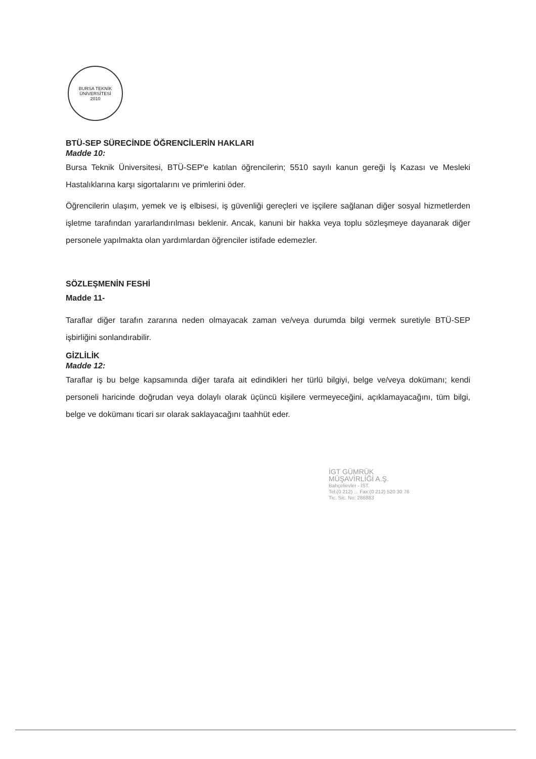BURSA TEKNİK ÜNİVERSİTESİ
2010
BTÜ-SEP SÜRECİNDE ÖĞRENCİLERİN HAKLARI
Madde 10:
Bursa Teknik Üniversitesi, BTÜ-SEP'e katılan öğrencilerin; 5510 sayılı kanun gereği İş Kazası ve Mesleki Hastalıklarına karşı sigortalarını ve primlerini öder.
Öğrencilerin ulaşım, yemek ve iş elbisesi, iş güvenliği gereçleri ve işçilere sağlanan diğer sosyal hizmetlerden işletme tarafından yararlandırılması beklenir. Ancak, kanuni bir hakka veya toplu sözleşmeye dayanarak diğer personele yapılmakta olan yardımlardan öğrenciler istifade edemezler.
SÖZLEŞMENİN FESHİ
Madde 11-
Taraflar diğer tarafın zararına neden olmayacak zaman ve/veya durumda bilgi vermek suretiyle BTÜ-SEP işbirliğini sonlandırabilir.
GİZLİLİK
Madde 12:
Taraflar iş bu belge kapsamında diğer tarafa ait edindikleri her türlü bilgiyi, belge ve/veya dokümanı; kendi personeli haricinde doğrudan veya dolaylı olarak üçüncü kişilere vermeyeceğini, açıklamayacağını, tüm bilgi, belge ve dokümanı ticari sır olarak saklayacağını taahhüt eder.
İGT GÜMRÜK
MÜŞAVİRLİĞİ A.Ş.
Bahçelievler - İST.
Tel:(0 212) ... Fax:(0 212) 520 30 76
Tic. Sic. No: 286883